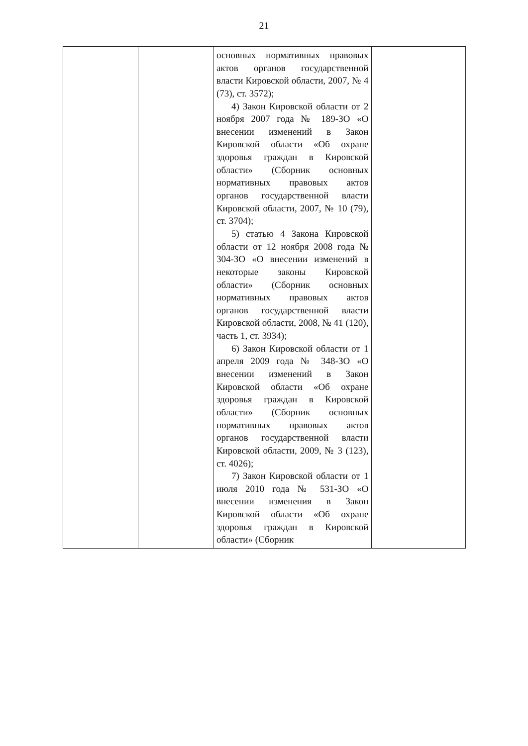21
| | | основных нормативных правовых актов органов государственной власти Кировской области, 2007, № 4 (73), ст. 3572); 4) Закон Кировской области от 2 ноября 2007 года № 189-ЗО «О внесении изменений в Закон Кировской области «Об охране здоровья граждан в Кировской области» (Сборник основных нормативных правовых актов органов государственной власти Кировской области, 2007, № 10 (79), ст. 3704); 5) статью 4 Закона Кировской области от 12 ноября 2008 года № 304-ЗО «О внесении изменений в некоторые законы Кировской области» (Сборник основных нормативных правовых актов органов государственной власти Кировской области, 2008, № 41 (120), часть 1, ст. 3934); 6) Закон Кировской области от 1 апреля 2009 года № 348-ЗО «О внесении изменений в Закон Кировской области «Об охране здоровья граждан в Кировской области» (Сборник основных нормативных правовых актов органов государственной власти Кировской области, 2009, № 3 (123), ст. 4026); 7) Закон Кировской области от 1 июля 2010 года № 531-ЗО «О внесении изменения в Закон Кировской области «Об охране здоровья граждан в Кировской области» (Сборник | |